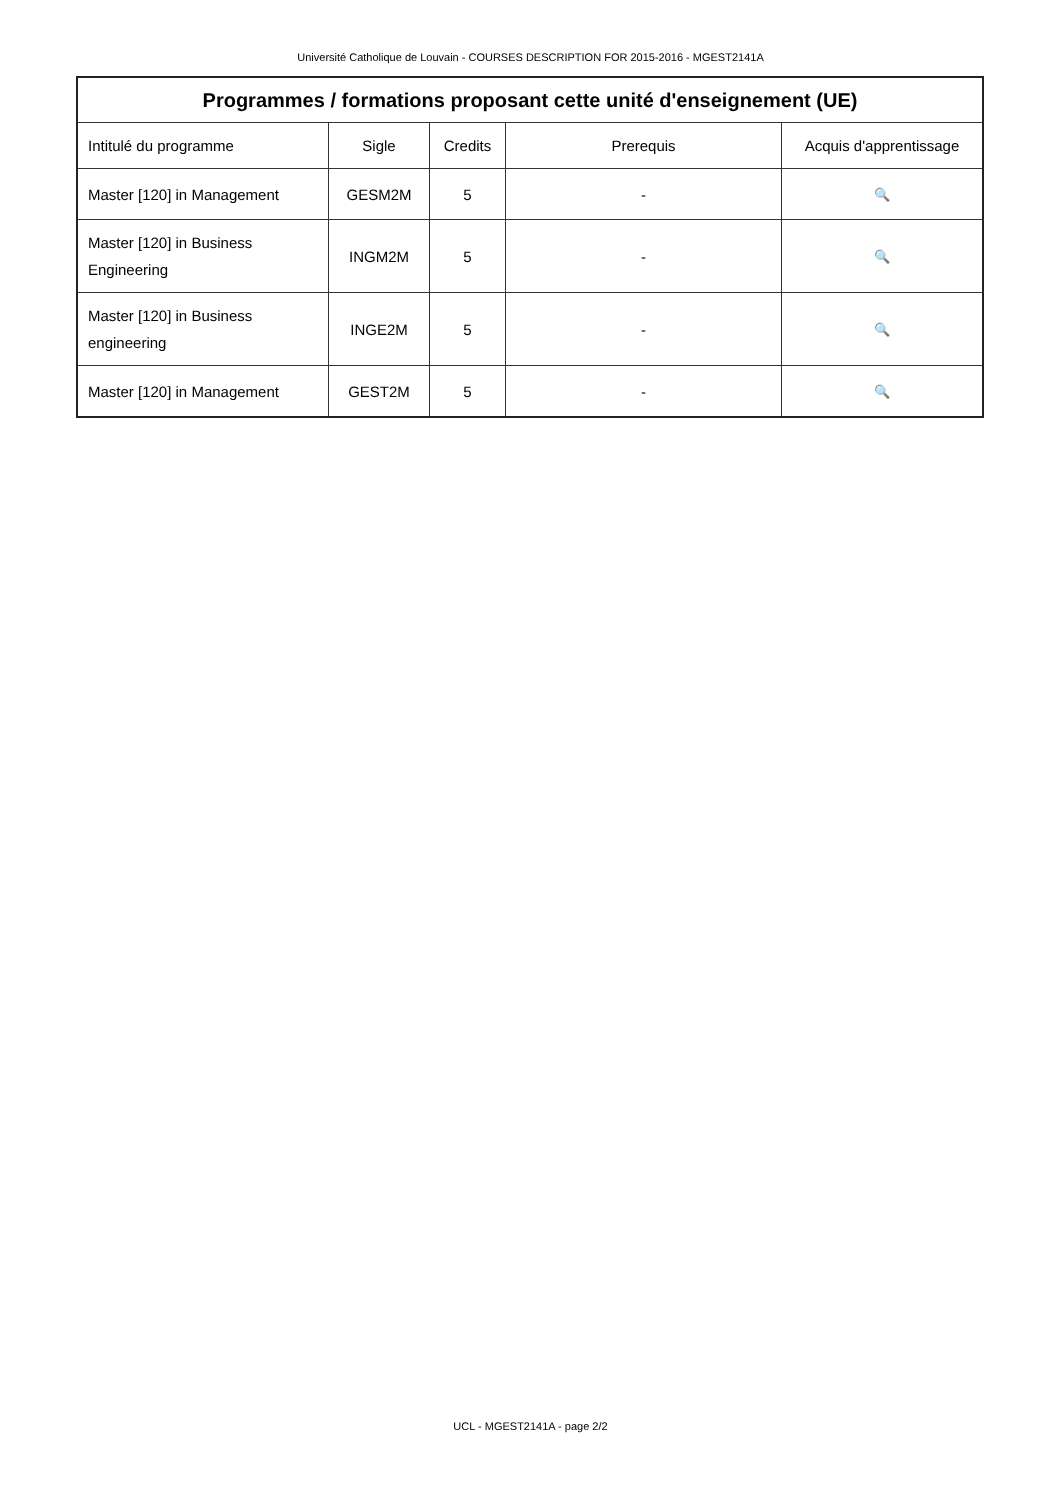Université Catholique de Louvain - COURSES DESCRIPTION FOR 2015-2016 - MGEST2141A
| Programmes / formations proposant cette unité d'enseignement (UE) | | | | |
| --- | --- | --- | --- | --- |
| Intitulé du programme | Sigle | Credits | Prerequis | Acquis d'apprentissage |
| Master [120] in Management | GESM2M | 5 | - | 🔍 |
| Master [120] in Business Engineering | INGM2M | 5 | - | 🔍 |
| Master [120] in Business engineering | INGE2M | 5 | - | 🔍 |
| Master [120] in Management | GEST2M | 5 | - | 🔍 |
UCL - MGEST2141A - page 2/2